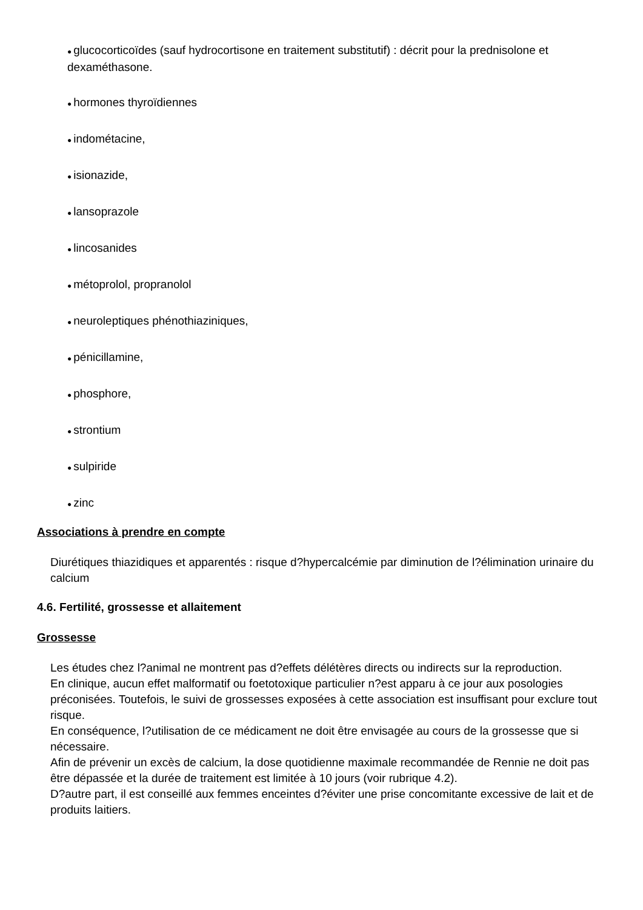● glucocorticoïdes (sauf hydrocortisone en traitement substitutif) : décrit pour la prednisolone et dexaméthasone.
● hormones thyroïdiennes
● indométacine,
● isionazide,
● lansoprazole
● lincosanides
● métoprolol, propranolol
● neuroleptiques phénothiaziniques,
● pénicillamine,
● phosphore,
● strontium
● sulpiride
● zinc
Associations à prendre en compte
Diurétiques thiazidiques et apparentés : risque d?hypercalcémie par diminution de l?élimination urinaire du calcium
4.6. Fertilité, grossesse et allaitement
Grossesse
Les études chez l?animal ne montrent pas d?effets délétères directs ou indirects sur la reproduction.
En clinique, aucun effet malformatif ou foetotoxique particulier n?est apparu à ce jour aux posologies préconisées. Toutefois, le suivi de grossesses exposées à cette association est insuffisant pour exclure tout risque.
En conséquence, l?utilisation de ce médicament ne doit être envisagée au cours de la grossesse que si nécessaire.
Afin de prévenir un excès de calcium, la dose quotidienne maximale recommandée de Rennie ne doit pas être dépassée et la durée de traitement est limitée à 10 jours (voir rubrique 4.2).
D?autre part, il est conseillé aux femmes enceintes d?éviter une prise concomitante excessive de lait et de produits laitiers.